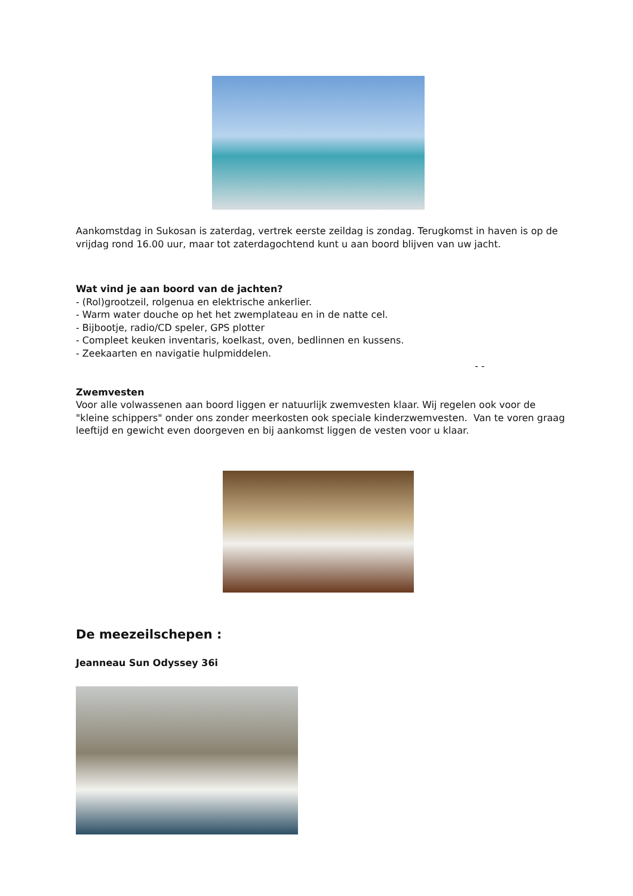Aankomstdag in Sukosan is zaterdag, vertrek eerste zeildag is zondag. Terugkomst in haven is op de vrijdag rond 16.00 uur, maar tot zaterdagochtend kunt u aan boord blijven van uw jacht.
Wat vind je aan boord van de jachten?
- (Rol)grootzeil, rolgenua en elektrische ankerlier.
- Warm water douche op het het zwemplateau en in de natte cel.
- Bijbootje, radio/CD speler, GPS plotter
- Compleet keuken inventaris, koelkast, oven, bedlinnen en kussens.
- Zeekaarten en navigatie hulpmiddelen.
- -
Zwemvesten
Voor alle volwassenen aan boord liggen er natuurlijk zwemvesten klaar. Wij regelen ook voor de "kleine schippers" onder ons zonder meerkosten ook speciale kinderzwemvesten. Van te voren graag leeftijd en gewicht even doorgeven en bij aankomst liggen de vesten voor u klaar.
De meezeilschepen :
Jeanneau Sun Odyssey 36i